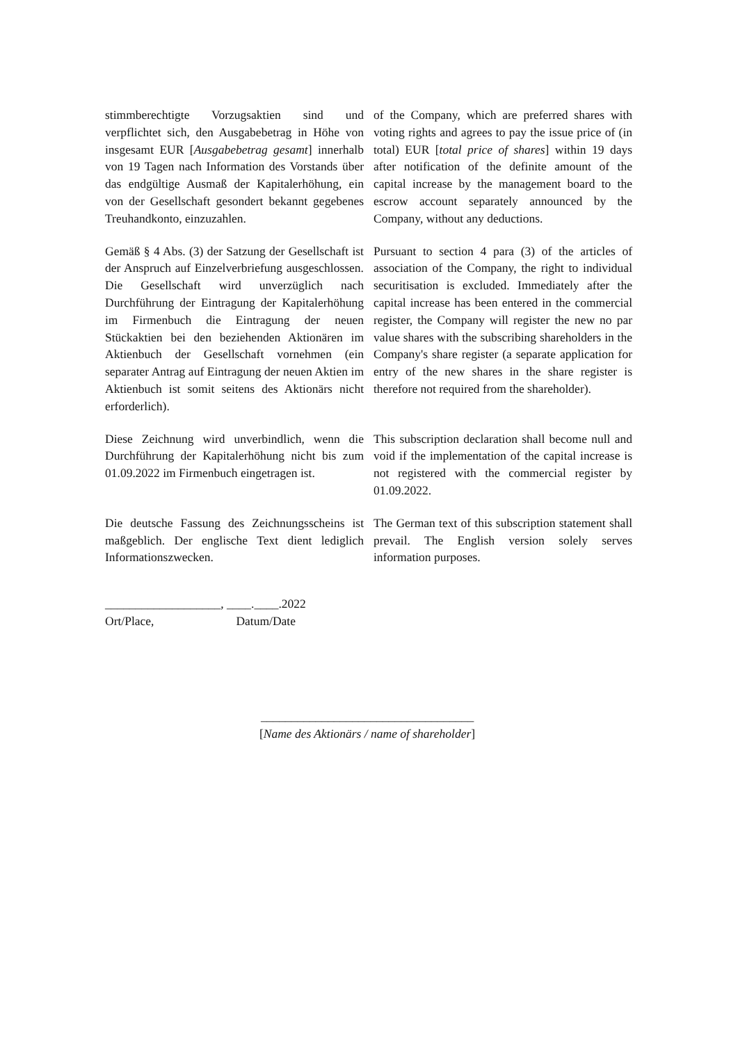stimmberechtigte Vorzugsaktien sind und verpflichtet sich, den Ausgabebetrag in Höhe von insgesamt EUR [Ausgabebetrag gesamt] innerhalb von 19 Tagen nach Information des Vorstands über das endgültige Ausmaß der Kapitalerhöhung, ein von der Gesellschaft gesondert bekannt gegebenes Treuhandkonto, einzuzahlen.
of the Company, which are preferred shares with voting rights and agrees to pay the issue price of (in total) EUR [total price of shares] within 19 days after notification of the definite amount of the capital increase by the management board to the escrow account separately announced by the Company, without any deductions.
Gemäß § 4 Abs. (3) der Satzung der Gesellschaft ist der Anspruch auf Einzelverbriefung ausgeschlossen. Die Gesellschaft wird unverzüglich nach Durchführung der Eintragung der Kapitalerhöhung im Firmenbuch die Eintragung der neuen Stückaktien bei den beziehenden Aktionären im Aktienbuch der Gesellschaft vornehmen (ein separater Antrag auf Eintragung der neuen Aktien im Aktienbuch ist somit seitens des Aktionärs nicht erforderlich).
Pursuant to section 4 para (3) of the articles of association of the Company, the right to individual securitisation is excluded. Immediately after the capital increase has been entered in the commercial register, the Company will register the new no par value shares with the subscribing shareholders in the Company's share register (a separate application for entry of the new shares in the share register is therefore not required from the shareholder).
Diese Zeichnung wird unverbindlich, wenn die Durchführung der Kapitalerhöhung nicht bis zum 01.09.2022 im Firmenbuch eingetragen ist.
This subscription declaration shall become null and void if the implementation of the capital increase is not registered with the commercial register by 01.09.2022.
Die deutsche Fassung des Zeichnungsscheins ist maßgeblich. Der englische Text dient lediglich Informationszwecken.
The German text of this subscription statement shall prevail. The English version solely serves information purposes.
___________________, ____.____.2022
Ort/Place, Datum/Date
___________________________________
[Name des Aktionärs / name of shareholder]